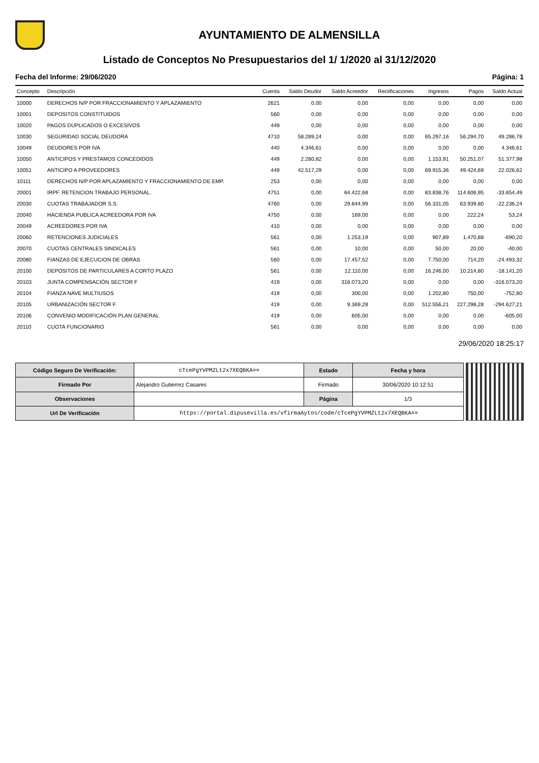AYUNTAMIENTO DE ALMENSILLA
Listado de Conceptos No Presupuestarios del 1/ 1/2020 al 31/12/2020
Fecha del Informe: 29/06/2020 Página: 1
| Concepto | Descripción | Cuenta | Saldo Deudor | Saldo Acreedor | Rectificaciones | Ingresos | Pagos | Saldo Actual |
| --- | --- | --- | --- | --- | --- | --- | --- | --- |
| 10000 | DERECHOS N/P POR FRACCIONAMIENTO Y APLAZAMIENTO | 2621 | 0,00 | 0,00 | 0,00 | 0,00 | 0,00 | 0,00 |
| 10001 | DEPOSITOS CONSTITUIDOS | 560 | 0,00 | 0,00 | 0,00 | 0,00 | 0,00 | 0,00 |
| 10020 | PAGOS DUPLICADOS O EXCESIVOS | 449 | 0,00 | 0,00 | 0,00 | 0,00 | 0,00 | 0,00 |
| 10030 | SEGURIDAD SOCIAL DEUDORA | 4710 | 58.289,24 | 0,00 | 0,00 | 65.297,16 | 56.294,70 | 49.286,78 |
| 10049 | DEUDORES POR IVA | 440 | 4.346,61 | 0,00 | 0,00 | 0,00 | 0,00 | 4.346,61 |
| 10050 | ANTICIPOS Y PRESTAMOS CONCEDIDOS | 449 | 2.280,82 | 0,00 | 0,00 | 1.153,91 | 50.251,07 | 51.377,98 |
| 10051 | ANTICIPO A PROVEEDORES | 449 | 42.517,29 | 0,00 | 0,00 | 69.915,36 | 49.424,69 | 22.026,62 |
| 10111 | DERECHOS N/P POR APLAZAMIENTO Y FRACCIONAMIENTO DE EMP. | 253 | 0,00 | 0,00 | 0,00 | 0,00 | 0,00 | 0,00 |
| 20001 | IRPF. RETENCION TRABAJO PERSONAL. | 4751 | 0,00 | 64.422,68 | 0,00 | 83.838,76 | 114.606,95 | -33.654,49 |
| 20030 | CUOTAS TRABAJADOR S.S. | 4760 | 0,00 | 29.844,99 | 0,00 | 56.331,05 | 63.939,80 | -22.236,24 |
| 20040 | HACIENDA PUBLICA ACREEDORA POR IVA | 4750 | 0,00 | 169,00 | 0,00 | 0,00 | 222,24 | 53,24 |
| 20049 | ACREEDORES POR IVA | 410 | 0,00 | 0,00 | 0,00 | 0,00 | 0,00 | 0,00 |
| 20060 | RETENCIONES JUDICIALES | 561 | 0,00 | 1.253,19 | 0,00 | 907,89 | 1.470,88 | -690,20 |
| 20070 | CUOTAS CENTRALES SINDICALES | 561 | 0,00 | 10,00 | 0,00 | 50,00 | 20,00 | -40,00 |
| 20080 | FIANZAS DE EJECUCION DE OBRAS | 560 | 0,00 | 17.457,52 | 0,00 | 7.750,00 | 714,20 | -24.493,32 |
| 20100 | DEPOSITOS DE PARTICULARES A CORTO PLAZO | 561 | 0,00 | 12.110,00 | 0,00 | 16.246,00 | 10.214,80 | -18.141,20 |
| 20103 | JUNTA COMPENSACIÓN SECTOR F | 419 | 0,00 | 316.073,20 | 0,00 | 0,00 | 0,00 | -316.073,20 |
| 20104 | FIANZA NAVE MULTIUSOS | 419 | 0,00 | 300,00 | 0,00 | 1.202,80 | 750,00 | -752,80 |
| 20105 | URBANIZACIÓN SECTOR F | 419 | 0,00 | 9.369,28 | 0,00 | 512.556,21 | 227.298,28 | -294.627,21 |
| 20106 | CONVENIO MODIFICACIÓN PLAN GENERAL | 419 | 0,00 | 605,00 | 0,00 | 0,00 | 0,00 | -605,00 |
| 20110 | CUOTA FUNCIONARIO | 561 | 0,00 | 0,00 | 0,00 | 0,00 | 0,00 | 0,00 |
29/06/2020 18:25:17
| Código Seguro De Verificación: | cTcePgYVPMZLt2x7XEQBKA== | Estado | Fecha y hora |
| Firmado Por | Alejandro Gutierrez Casares | Firmado | 30/06/2020 10:12:51 |
| Observaciones | | Página | 1/3 |
| Url De Verificación | https://portal.dipusevilla.es/vfirmaAytos/code/cTcePgYVPMZLt2x7XEQBKA== | | |